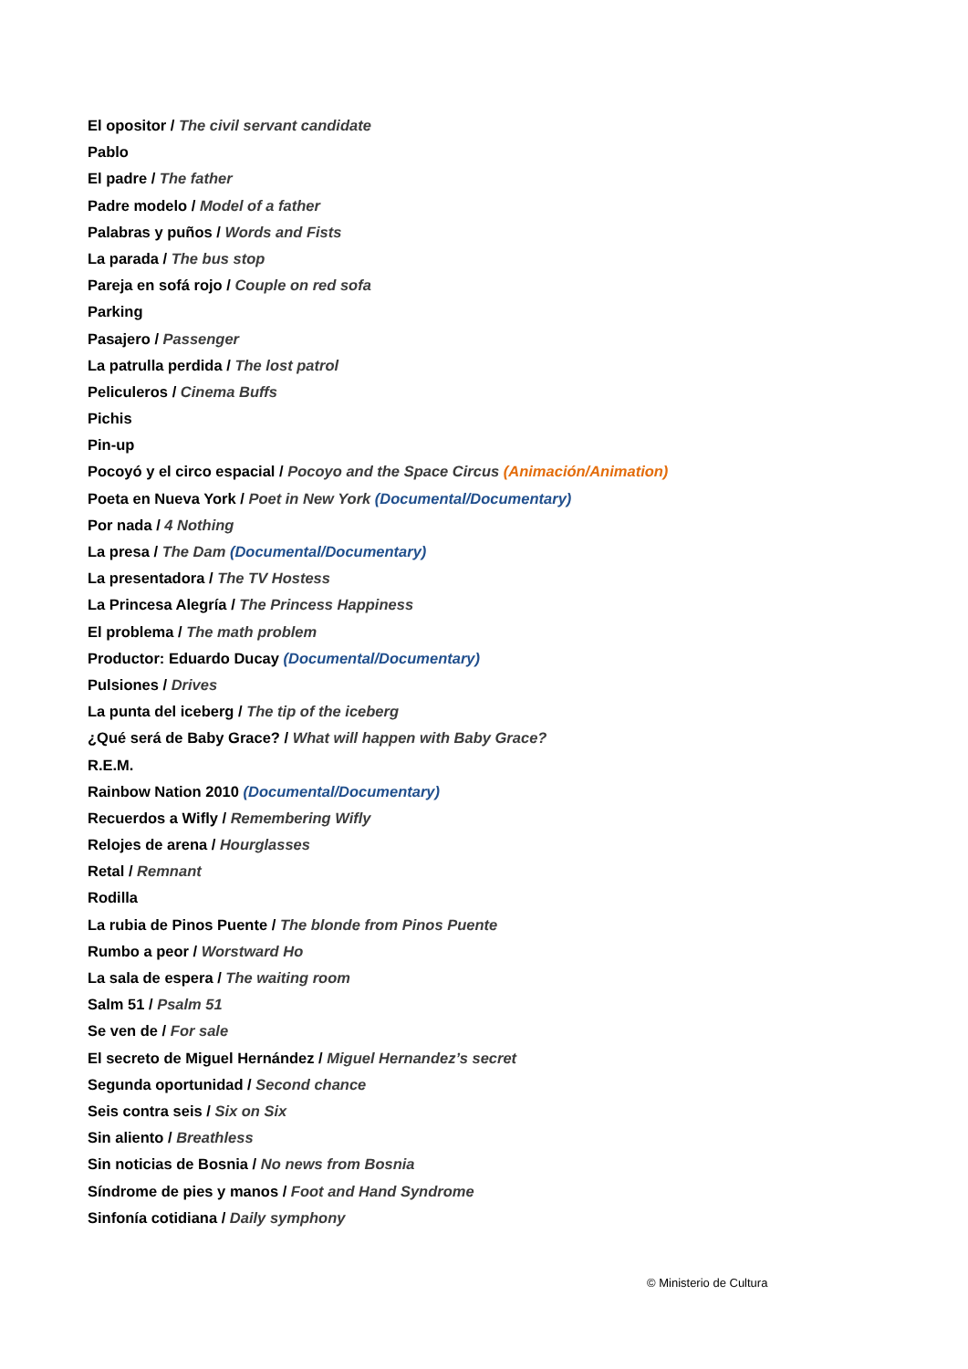El opositor / The civil servant candidate
Pablo
El padre / The father
Padre modelo / Model of a father
Palabras y puños / Words and Fists
La parada / The bus stop
Pareja en sofá rojo / Couple on red sofa
Parking
Pasajero / Passenger
La patrulla perdida / The lost patrol
Peliculeros / Cinema Buffs
Pichis
Pin-up
Pocoyó y el circo espacial / Pocoyo and the Space Circus (Animación/Animation)
Poeta en Nueva York / Poet in New York (Documental/Documentary)
Por nada / 4 Nothing
La presa / The Dam (Documental/Documentary)
La presentadora / The TV Hostess
La Princesa Alegría / The Princess Happiness
El problema / The math problem
Productor: Eduardo Ducay (Documental/Documentary)
Pulsiones / Drives
La punta del iceberg / The tip of the iceberg
¿Qué será de Baby Grace? / What will happen with Baby Grace?
R.E.M.
Rainbow Nation 2010 (Documental/Documentary)
Recuerdos a Wifly / Remembering Wifly
Relojes de arena / Hourglasses
Retal / Remnant
Rodilla
La rubia de Pinos Puente / The blonde from Pinos Puente
Rumbo a peor / Worstward Ho
La sala de espera / The waiting room
Salm 51 / Psalm 51
Se ven de / For sale
El secreto de Miguel Hernández / Miguel Hernandez’s secret
Segunda oportunidad / Second chance
Seis contra seis / Six on Six
Sin aliento / Breathless
Sin noticias de Bosnia / No news from Bosnia
Síndrome de pies y manos / Foot and Hand Syndrome
Sinfonía cotidiana / Daily symphony
© Ministerio de Cultura